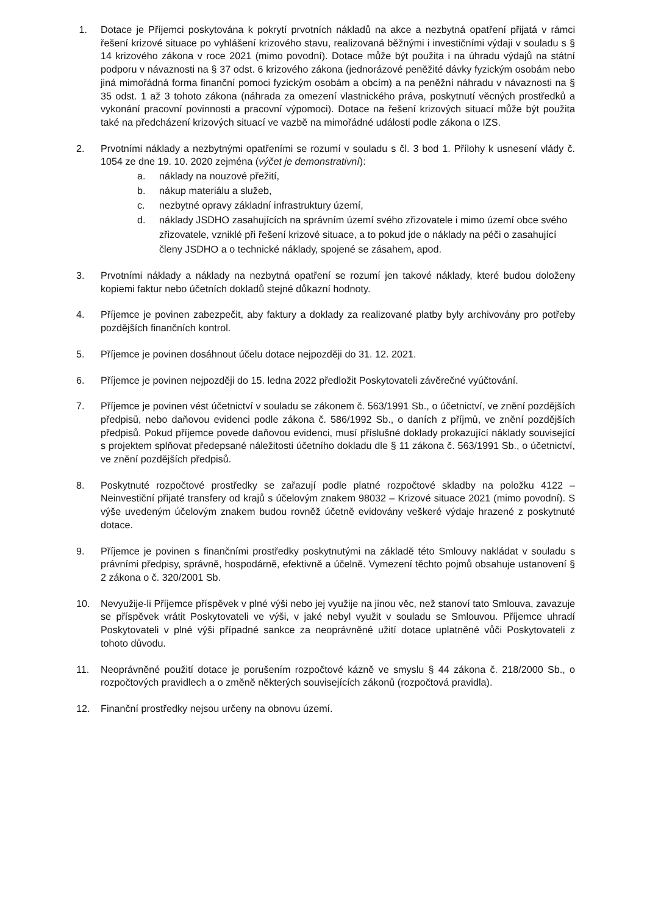1. Dotace je Příjemci poskytována k pokrytí prvotních nákladů na akce a nezbytná opatření přijatá v rámci řešení krizové situace po vyhlášení krizového stavu, realizovaná běžnými i investičními výdaji v souladu s § 14 krizového zákona v roce 2021 (mimo povodní). Dotace může být použita i na úhradu výdajů na státní podporu v návaznosti na § 37 odst. 6 krizového zákona (jednorázové peněžité dávky fyzickým osobám nebo jiná mimořádná forma finanční pomoci fyzickým osobám a obcím) a na peněžní náhradu v návaznosti na § 35 odst. 1 až 3 tohoto zákona (náhrada za omezení vlastnického práva, poskytnutí věcných prostředků a vykonání pracovní povinnosti a pracovní výpomoci). Dotace na řešení krizových situací může být použita také na předcházení krizových situací ve vazbě na mimořádné události podle zákona o IZS.
2. Prvotními náklady a nezbytnými opatřeními se rozumí v souladu s čl. 3 bod 1. Přílohy k usnesení vlády č. 1054 ze dne 19. 10. 2020 zejména (výčet je demonstrativní):
a. náklady na nouzové přežití,
b. nákup materiálu a služeb,
c. nezbytné opravy základní infrastruktury území,
d. náklady JSDHO zasahujících na správním území svého zřizovatele i mimo území obce svého zřizovatele, vzniklé při řešení krizové situace, a to pokud jde o náklady na péči o zasahující členy JSDHO a o technické náklady, spojené se zásahem, apod.
3. Prvotními náklady a náklady na nezbytná opatření se rozumí jen takové náklady, které budou doloženy kopiemi faktur nebo účetních dokladů stejné důkazní hodnoty.
4. Příjemce je povinen zabezpečit, aby faktury a doklady za realizované platby byly archivovány pro potřeby pozdějších finančních kontrol.
5. Příjemce je povinen dosáhnout účelu dotace nejpozději do 31. 12. 2021.
6. Příjemce je povinen nejpozději do 15. ledna 2022 předložit Poskytovateli závěrečné vyúčtování.
7. Příjemce je povinen vést účetnictví v souladu se zákonem č. 563/1991 Sb., o účetnictví, ve znění pozdějších předpisů, nebo daňovou evidenci podle zákona č. 586/1992 Sb., o daních z příjmů, ve znění pozdějších předpisů. Pokud příjemce povede daňovou evidenci, musí příslušné doklady prokazující náklady související s projektem splňovat předepsané náležitosti účetního dokladu dle § 11 zákona č. 563/1991 Sb., o účetnictví, ve znění pozdějších předpisů.
8. Poskytnuté rozpočtové prostředky se zařazují podle platné rozpočtové skladby na položku 4122 – Neinvestiční přijaté transfery od krajů s účelovým znakem 98032 – Krizové situace 2021 (mimo povodní). S výše uvedeným účelovým znakem budou rovněž účetně evidovány veškeré výdaje hrazené z poskytnuté dotace.
9. Příjemce je povinen s finančními prostředky poskytnutými na základě této Smlouvy nakládat v souladu s právními předpisy, správně, hospodárně, efektivně a účelně. Vymezení těchto pojmů obsahuje ustanovení § 2 zákona o č. 320/2001 Sb.
10. Nevyužije-li Příjemce příspěvek v plné výši nebo jej využije na jinou věc, než stanoví tato Smlouva, zavazuje se příspěvek vrátit Poskytovateli ve výši, v jaké nebyl využit v souladu se Smlouvou. Příjemce uhradí Poskytovateli v plné výši případné sankce za neoprávněné užití dotace uplatněné vůči Poskytovateli z tohoto důvodu.
11. Neoprávněné použití dotace je porušením rozpočtové kázně ve smyslu § 44 zákona č. 218/2000 Sb., o rozpočtových pravidlech a o změně některých souvisejících zákonů (rozpočtová pravidla).
12. Finanční prostředky nejsou určeny na obnovu území.